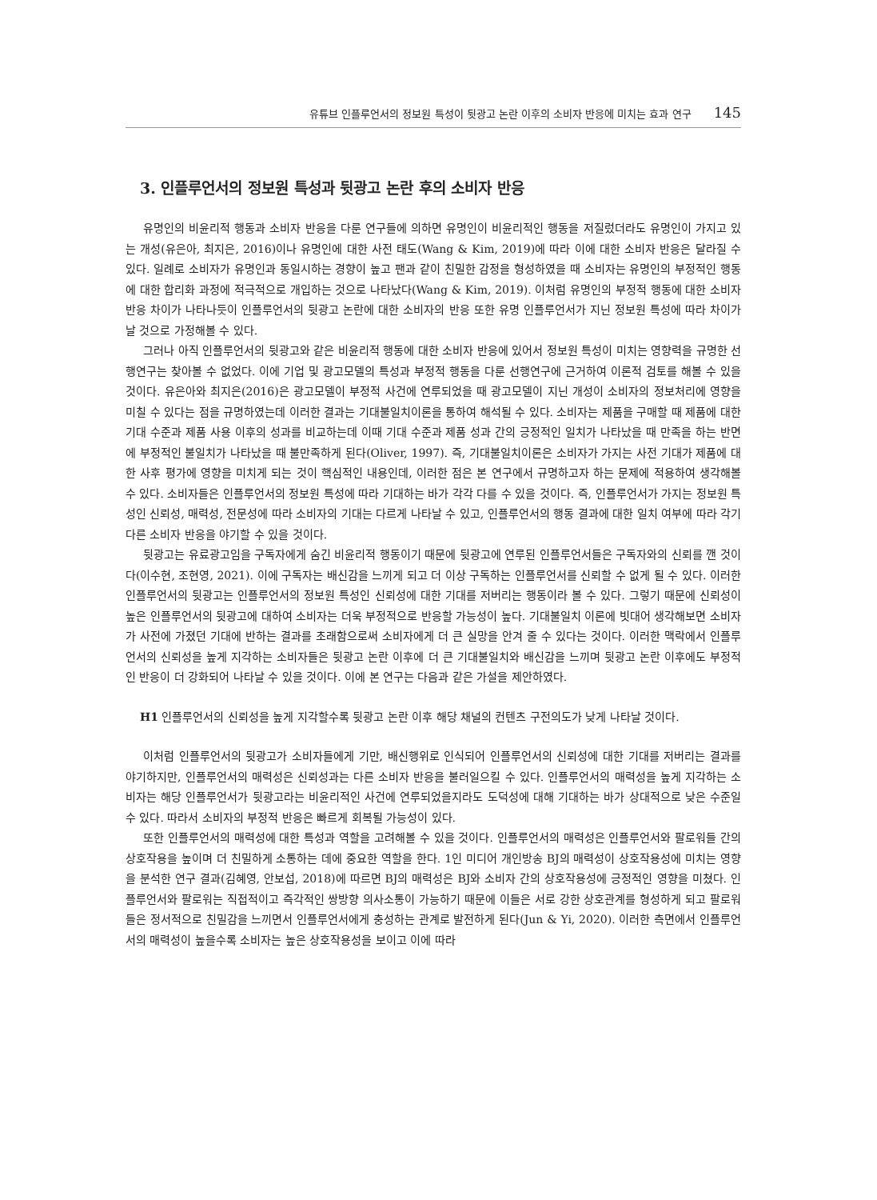유튜브 인플루언서의 정보원 특성이 뒷광고 논란 이후의 소비자 반응에 미치는 효과 연구 145
3. 인플루언서의 정보원 특성과 뒷광고 논란 후의 소비자 반응
유명인의 비윤리적 행동과 소비자 반응을 다룬 연구들에 의하면 유명인이 비윤리적인 행동을 저질렀더라도 유명인이 가지고 있는 개성(유은아, 최지은, 2016)이나 유명인에 대한 사전 태도(Wang & Kim, 2019)에 따라 이에 대한 소비자 반응은 달라질 수 있다. 일례로 소비자가 유명인과 동일시하는 경향이 높고 팬과 같이 친밀한 감정을 형성하였을 때 소비자는 유명인의 부정적인 행동에 대한 합리화 과정에 적극적으로 개입하는 것으로 나타났다(Wang & Kim, 2019). 이처럼 유명인의 부정적 행동에 대한 소비자 반응 차이가 나타나듯이 인플루언서의 뒷광고 논란에 대한 소비자의 반응 또한 유명 인플루언서가 지닌 정보원 특성에 따라 차이가 날 것으로 가정해볼 수 있다.
그러나 아직 인플루언서의 뒷광고와 같은 비윤리적 행동에 대한 소비자 반응에 있어서 정보원 특성이 미치는 영향력을 규명한 선행연구는 찾아볼 수 없었다. 이에 기업 및 광고모델의 특성과 부정적 행동을 다룬 선행연구에 근거하여 이론적 검토를 해볼 수 있을 것이다. 유은아와 최지은(2016)은 광고모델이 부정적 사건에 연루되었을 때 광고모델이 지닌 개성이 소비자의 정보처리에 영향을 미칠 수 있다는 점을 규명하였는데 이러한 결과는 기대불일치이론을 통하여 해석될 수 있다. 소비자는 제품을 구매할 때 제품에 대한 기대 수준과 제품 사용 이후의 성과를 비교하는데 이때 기대 수준과 제품 성과 간의 긍정적인 일치가 나타났을 때 만족을 하는 반면에 부정적인 불일치가 나타났을 때 불만족하게 된다(Oliver, 1997). 즉, 기대불일치이론은 소비자가 가지는 사전 기대가 제품에 대한 사후 평가에 영향을 미치게 되는 것이 핵심적인 내용인데, 이러한 점은 본 연구에서 규명하고자 하는 문제에 적용하여 생각해볼 수 있다. 소비자들은 인플루언서의 정보원 특성에 따라 기대하는 바가 각각 다를 수 있을 것이다. 즉, 인플루언서가 가지는 정보원 특성인 신뢰성, 매력성, 전문성에 따라 소비자의 기대는 다르게 나타날 수 있고, 인플루언서의 행동 결과에 대한 일치 여부에 따라 각기 다른 소비자 반응을 야기할 수 있을 것이다.
뒷광고는 유료광고임을 구독자에게 숨긴 비윤리적 행동이기 때문에 뒷광고에 연루된 인플루언서들은 구독자와의 신뢰를 깬 것이다(이수현, 조현영, 2021). 이에 구독자는 배신감을 느끼게 되고 더 이상 구독하는 인플루언서를 신뢰할 수 없게 될 수 있다. 이러한 인플루언서의 뒷광고는 인플루언서의 정보원 특성인 신뢰성에 대한 기대를 저버리는 행동이라 볼 수 있다. 그렇기 때문에 신뢰성이 높은 인플루언서의 뒷광고에 대하여 소비자는 더욱 부정적으로 반응할 가능성이 높다. 기대불일치 이론에 빗대어 생각해보면 소비자가 사전에 가졌던 기대에 반하는 결과를 초래함으로써 소비자에게 더 큰 실망을 안겨 줄 수 있다는 것이다. 이러한 맥락에서 인플루언서의 신뢰성을 높게 지각하는 소비자들은 뒷광고 논란 이후에 더 큰 기대불일치와 배신감을 느끼며 뒷광고 논란 이후에도 부정적인 반응이 더 강화되어 나타날 수 있을 것이다. 이에 본 연구는 다음과 같은 가설을 제안하였다.
H1 인플루언서의 신뢰성을 높게 지각할수록 뒷광고 논란 이후 해당 채널의 컨텐츠 구전의도가 낮게 나타날 것이다.
이처럼 인플루언서의 뒷광고가 소비자들에게 기만, 배신행위로 인식되어 인플루언서의 신뢰성에 대한 기대를 저버리는 결과를 야기하지만, 인플루언서의 매력성은 신뢰성과는 다른 소비자 반응을 불러일으킬 수 있다. 인플루언서의 매력성을 높게 지각하는 소비자는 해당 인플루언서가 뒷광고라는 비윤리적인 사건에 연루되었을지라도 도덕성에 대해 기대하는 바가 상대적으로 낮은 수준일 수 있다. 따라서 소비자의 부정적 반응은 빠르게 회복될 가능성이 있다.
또한 인플루언서의 매력성에 대한 특성과 역할을 고려해볼 수 있을 것이다. 인플루언서의 매력성은 인플루언서와 팔로워들 간의 상호작용을 높이며 더 친밀하게 소통하는 데에 중요한 역할을 한다. 1인 미디어 개인방송 BJ의 매력성이 상호작용성에 미치는 영향을 분석한 연구 결과(김혜영, 안보섭, 2018)에 따르면 BJ의 매력성은 BJ와 소비자 간의 상호작용성에 긍정적인 영향을 미쳤다. 인플루언서와 팔로워는 직접적이고 즉각적인 쌍방향 의사소통이 가능하기 때문에 이들은 서로 강한 상호관계를 형성하게 되고 팔로워들은 정서적으로 친밀감을 느끼면서 인플루언서에게 충성하는 관계로 발전하게 된다(Jun & Yi, 2020). 이러한 측면에서 인플루언서의 매력성이 높을수록 소비자는 높은 상호작용성을 보이고 이에 따라